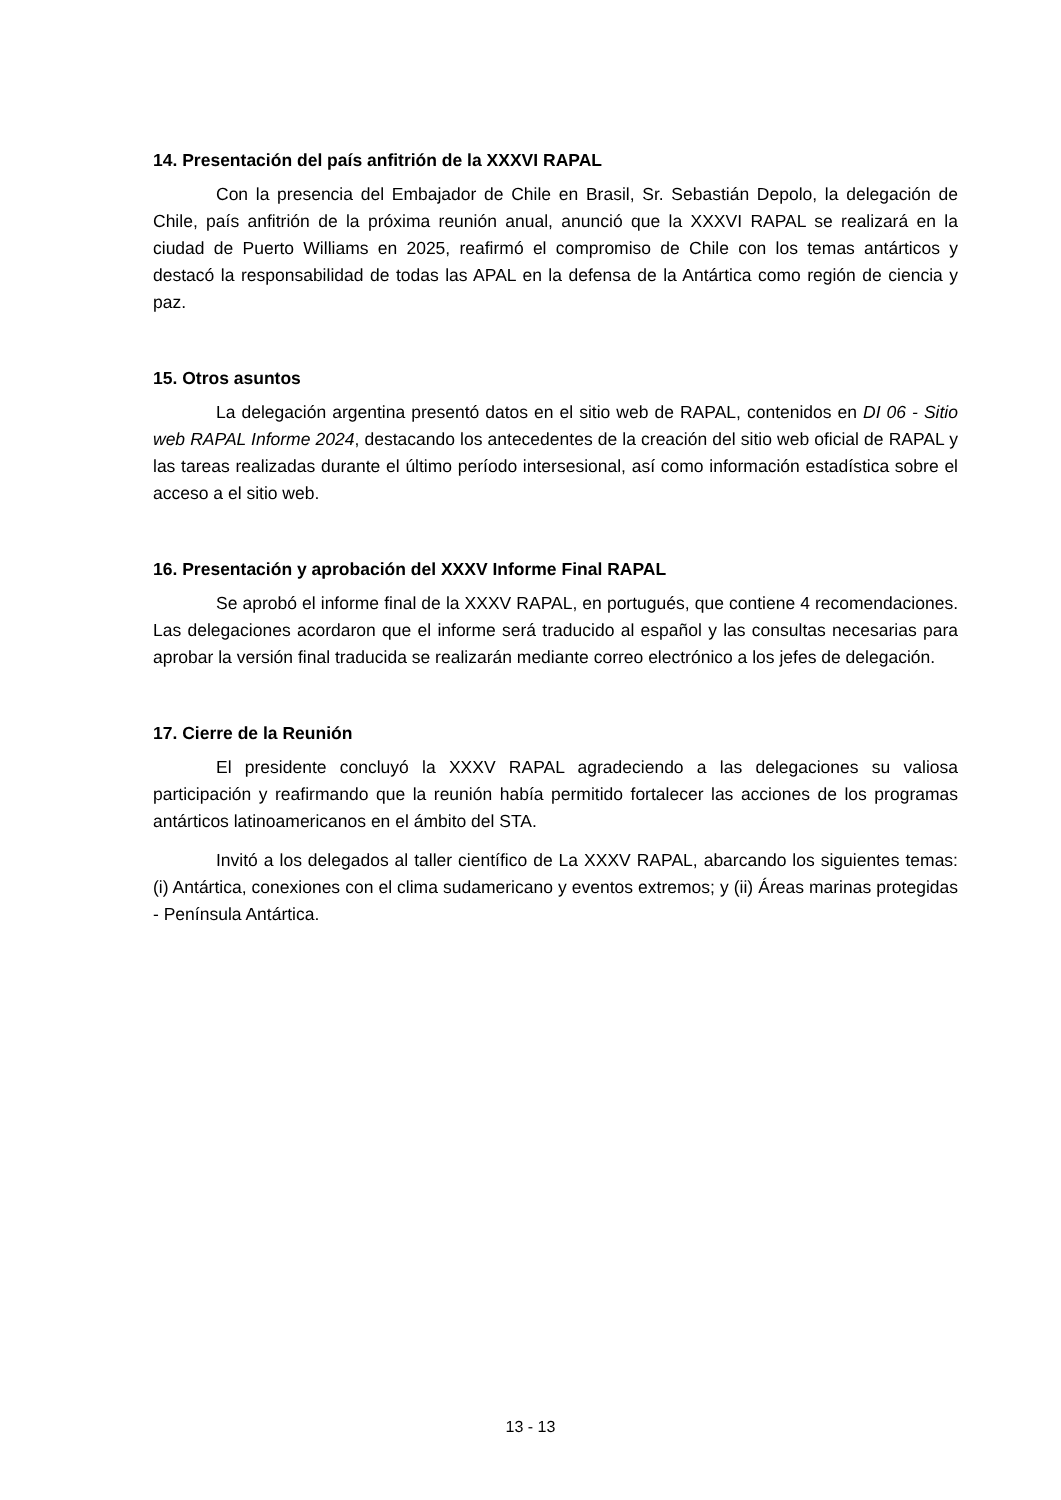14. Presentación del país anfitrión de la XXXVI RAPAL
Con la presencia del Embajador de Chile en Brasil, Sr. Sebastián Depolo, la delegación de Chile, país anfitrión de la próxima reunión anual, anunció que la XXXVI RAPAL se realizará en la ciudad de Puerto Williams en 2025, reafirmó el compromiso de Chile con los temas antárticos y destacó la responsabilidad de todas las APAL en la defensa de la Antártica como región de ciencia y paz.
15. Otros asuntos
La delegación argentina presentó datos en el sitio web de RAPAL, contenidos en DI 06 - Sitio web RAPAL Informe 2024, destacando los antecedentes de la creación del sitio web oficial de RAPAL y las tareas realizadas durante el último período intersesional, así como información estadística sobre el acceso a el sitio web.
16. Presentación y aprobación del XXXV Informe Final RAPAL
Se aprobó el informe final de la XXXV RAPAL, en portugués, que contiene 4 recomendaciones. Las delegaciones acordaron que el informe será traducido al español y las consultas necesarias para aprobar la versión final traducida se realizarán mediante correo electrónico a los jefes de delegación.
17. Cierre de la Reunión
El presidente concluyó la XXXV RAPAL agradeciendo a las delegaciones su valiosa participación y reafirmando que la reunión había permitido fortalecer las acciones de los programas antárticos latinoamericanos en el ámbito del STA.
Invitó a los delegados al taller científico de La XXXV RAPAL, abarcando los siguientes temas: (i) Antártica, conexiones con el clima sudamericano y eventos extremos; y (ii) Áreas marinas protegidas - Península Antártica.
13 - 13